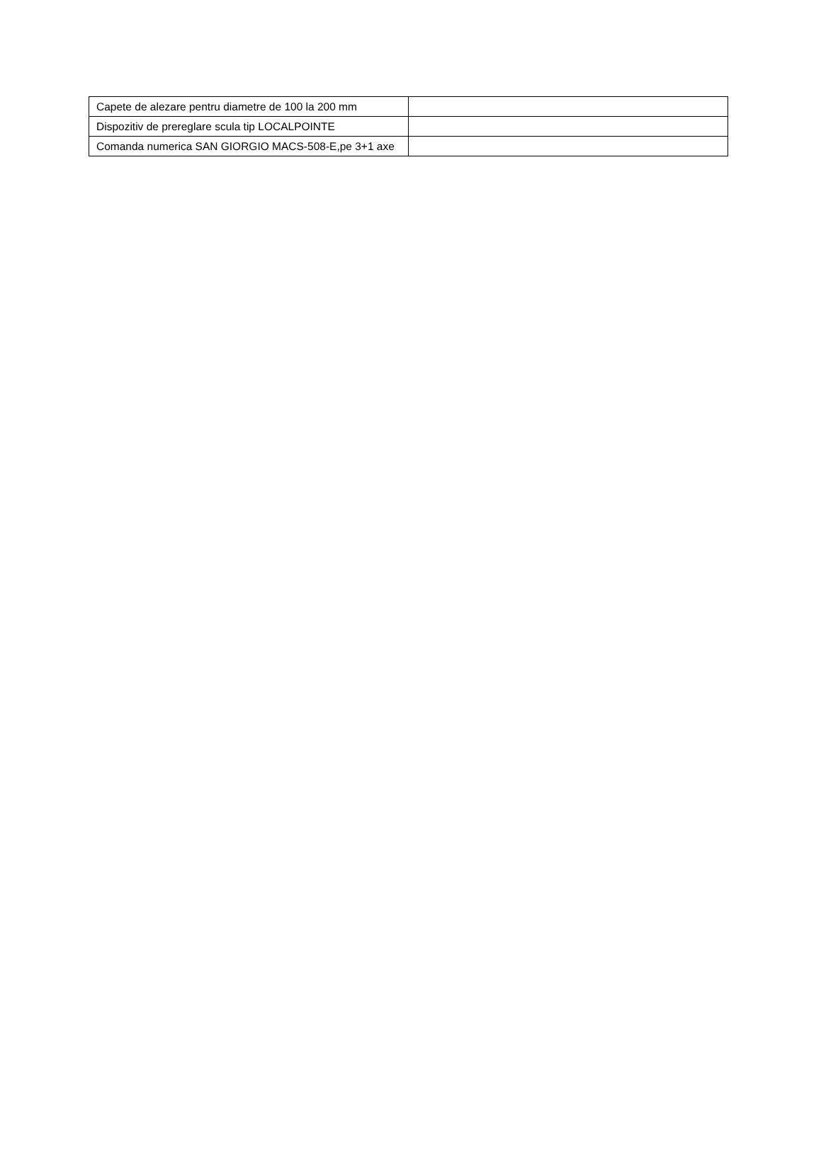| Capete de alezare pentru diametre de 100 la 200 mm | |
| Dispozitiv de prereglare scula tip LOCALPOINTE | |
| Comanda numerica SAN GIORGIO MACS-508-E,pe 3+1 axe | |